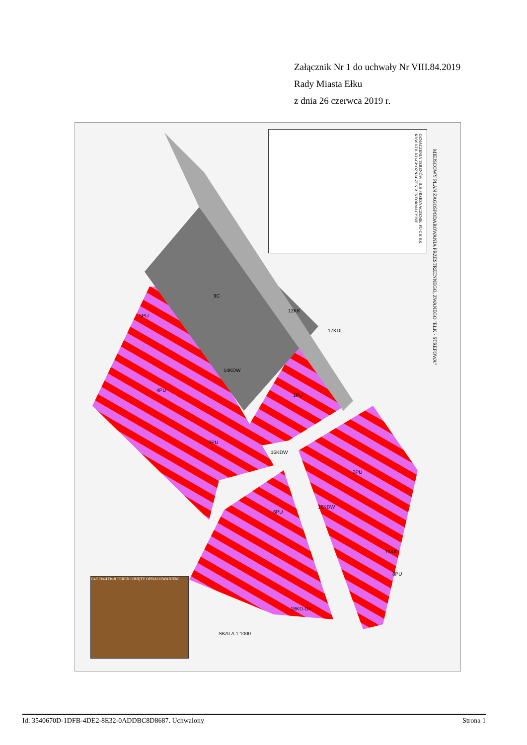Załącznik Nr 1 do uchwały Nr VIII.84.2019
Rady Miasta Ełku
z dnia 26 czerwca 2019 r.
MIEJSCOWY PLAN ZAGOSPODAROWANIA PRZESTRZENNEGO, ZWANEGO "EŁK - STREFOWA"
OZNACZENIA TERENÓW I ICH PRZEZNACZENIE: PU C E KK KDW KDL KD-GP OZNACZENIA INFORMACYJNE
9C
12KK
17KDL
5PU
4PU
14KDW
1PU
3PU
15KDW
2PU
6PU
16KDW
13KK
8PU
18KD-GP
SKALA 1:1000
Cs-5 Ds-4 Ds-8 TEREN OBJĘTY OPRACOWANIEM
Id: 3540670D-1DFB-4DE2-8E32-0ADDBC8D8687. Uchwalony Strona 1